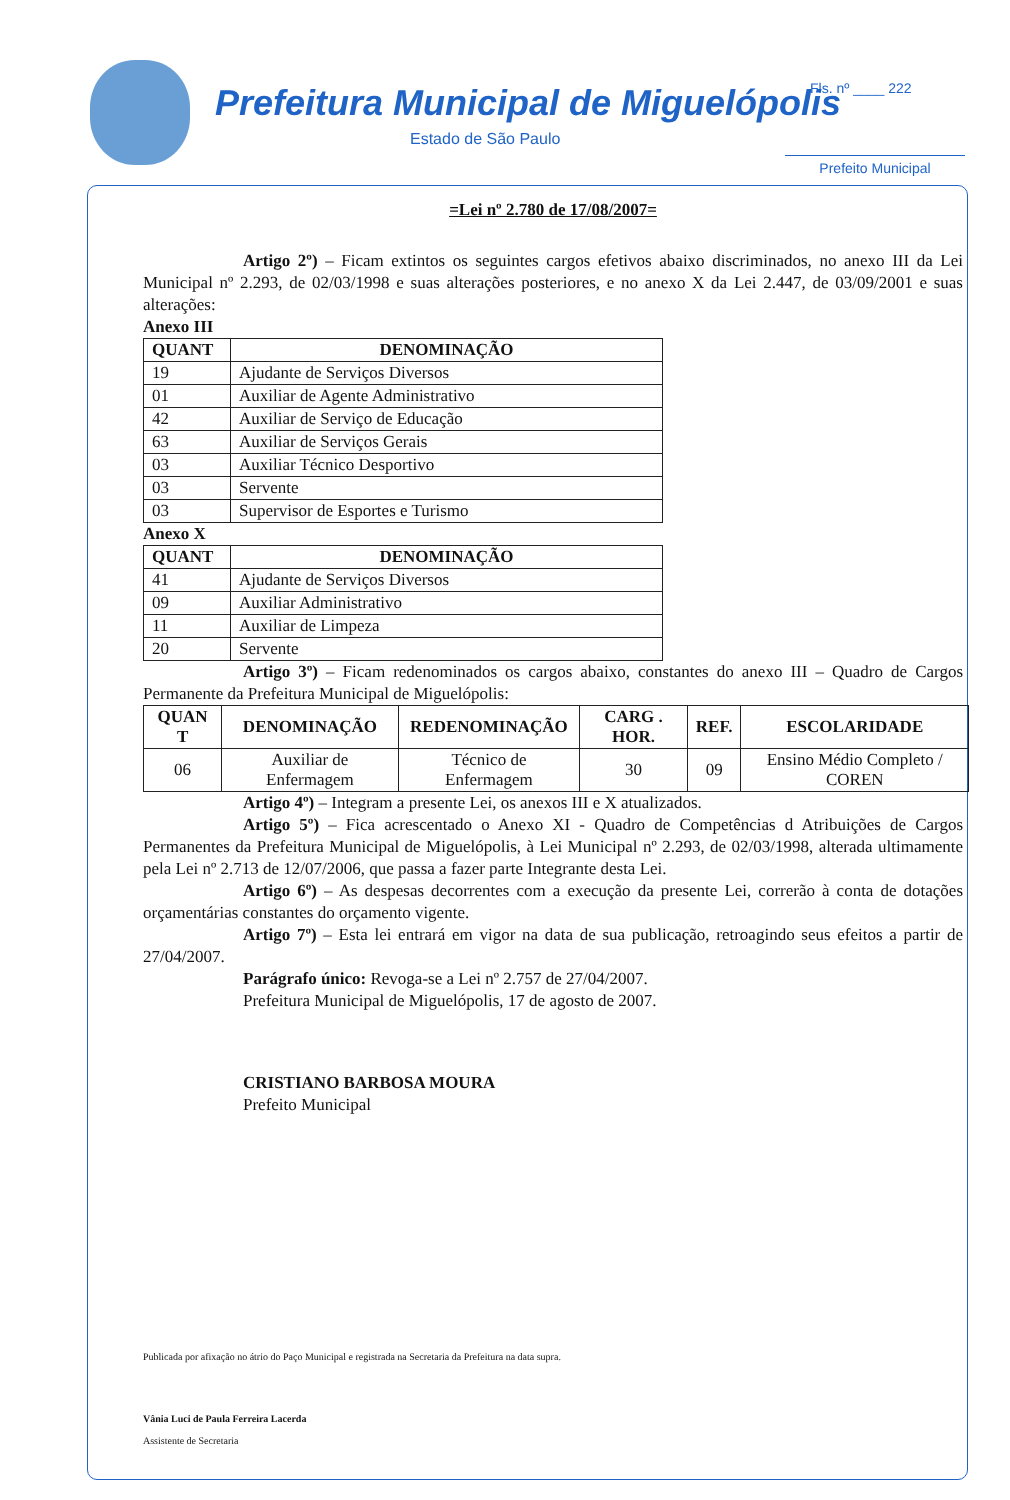Prefeitura Municipal de Miguelópolis
Estado de São Paulo
Fls. nº ____ 222
Prefeito Municipal
=Lei nº 2.780 de 17/08/2007=
Artigo 2º) – Ficam extintos os seguintes cargos efetivos abaixo discriminados, no anexo III da Lei Municipal nº 2.293, de 02/03/1998 e suas alterações posteriores, e no anexo X da Lei 2.447, de 03/09/2001 e suas alterações:
Anexo III
| QUANT | DENOMINAÇÃO |
| --- | --- |
| 19 | Ajudante de Serviços Diversos |
| 01 | Auxiliar de Agente Administrativo |
| 42 | Auxiliar de Serviço de Educação |
| 63 | Auxiliar de Serviços Gerais |
| 03 | Auxiliar Técnico Desportivo |
| 03 | Servente |
| 03 | Supervisor de Esportes e Turismo |
Anexo X
| QUANT | DENOMINAÇÃO |
| --- | --- |
| 41 | Ajudante de Serviços Diversos |
| 09 | Auxiliar Administrativo |
| 11 | Auxiliar de Limpeza |
| 20 | Servente |
Artigo 3º) – Ficam redenominados os cargos abaixo, constantes do anexo III – Quadro de Cargos Permanente da Prefeitura Municipal de Miguelópolis:
| QUAN T | DENOMINAÇÃO | REDENOMINAÇÃO | CARG . HOR. | REF. | ESCOLARIDADE |
| --- | --- | --- | --- | --- | --- |
| 06 | Auxiliar de Enfermagem | Técnico de Enfermagem | 30 | 09 | Ensino Médio Completo / COREN |
Artigo 4º) – Integram a presente Lei, os anexos III e X atualizados.
Artigo 5º) – Fica acrescentado o Anexo XI - Quadro de Competências d Atribuições de Cargos Permanentes da Prefeitura Municipal de Miguelópolis, à Lei Municipal nº 2.293, de 02/03/1998, alterada ultimamente pela Lei nº 2.713 de 12/07/2006, que passa a fazer parte Integrante desta Lei.
Artigo 6º) – As despesas decorrentes com a execução da presente Lei, correrão à conta de dotações orçamentárias constantes do orçamento vigente.
Artigo 7º) – Esta lei entrará em vigor na data de sua publicação, retroagindo seus efeitos a partir de 27/04/2007.
Parágrafo único: Revoga-se a Lei nº 2.757 de 27/04/2007.
Prefeitura Municipal de Miguelópolis, 17 de agosto de 2007.
CRISTIANO BARBOSA MOURA
Prefeito Municipal
Publicada por afixação no átrio do Paço Municipal e registrada na Secretaria da Prefeitura na data supra.
Vânia Luci de Paula Ferreira Lacerda
Assistente de Secretaria